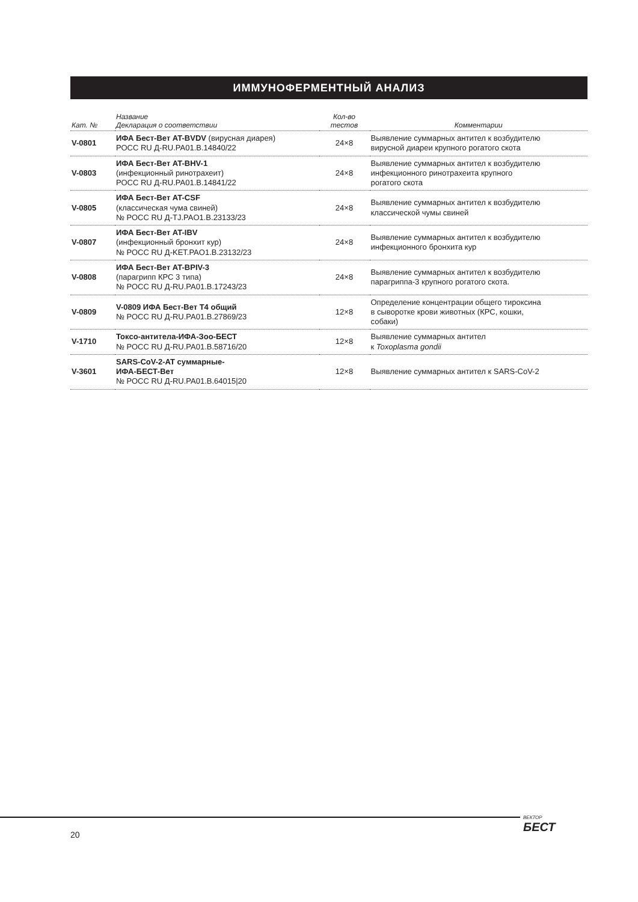ИММУНОФЕРМЕНТНЫЙ АНАЛИЗ
| Кат. № | Название Декларация о соответствии | Кол-во тестов | Комментарии |
| --- | --- | --- | --- |
| V-0801 | ИФА Бест-Вет AT-BVDV (вирусная диарея) РОСС RU Д-RU.PA01.B.14840/22 | 24×8 | Выявление суммарных антител к возбудителю вирусной диареи крупного рогатого скота |
| V-0803 | ИФА Бест-Вет AT-BHV-1 (инфекционный ринотрахеит) РОСС RU Д-RU.PA01.B.14841/22 | 24×8 | Выявление суммарных антител к возбудителю инфекционного ринотрахеита крупного рогатого скота |
| V-0805 | ИФА Бест-Вет AT-CSF (классическая чума свиней) № РОСС RU Д-TJ.PAO1.B.23133/23 | 24×8 | Выявление суммарных антител к возбудителю классической чумы свиней |
| V-0807 | ИФА Бест-Вет AT-IBV (инфекционный бронхит кур) № РОСС RU Д-KET.PAO1.B.23132/23 | 24×8 | Выявление суммарных антител к возбудителю инфекционного бронхита кур |
| V-0808 | ИФА Бест-Вет AT-BPIV-3 (парагрипп КРС 3 типа) № РОСС RU Д-RU.PA01.B.17243/23 | 24×8 | Выявление суммарных антител к возбудителю парагриппа-3 крупного рогатого скота. |
| V-0809 | V-0809 ИФА Бест-Вет Т4 общий № РОСС RU Д-RU.PA01.B.27869/23 | 12×8 | Определение концентрации общего тироксина в сыворотке крови животных (КРС, кошки, собаки) |
| V-1710 | Токсо-антитела-ИФА-Зоо-БЕСТ № РОСС RU Д-RU.PA01.B.58716/20 | 12×8 | Выявление суммарных антител к Toxoplasma gondii |
| V-3601 | SARS-CoV-2-AT суммарные- ИФА-БЕСТ-Вет № РОСС RU Д-RU.PA01.B.64015/20 | 12×8 | Выявление суммарных антител к SARS-CoV-2 |
20
ВЕКТОР
БЕСТ